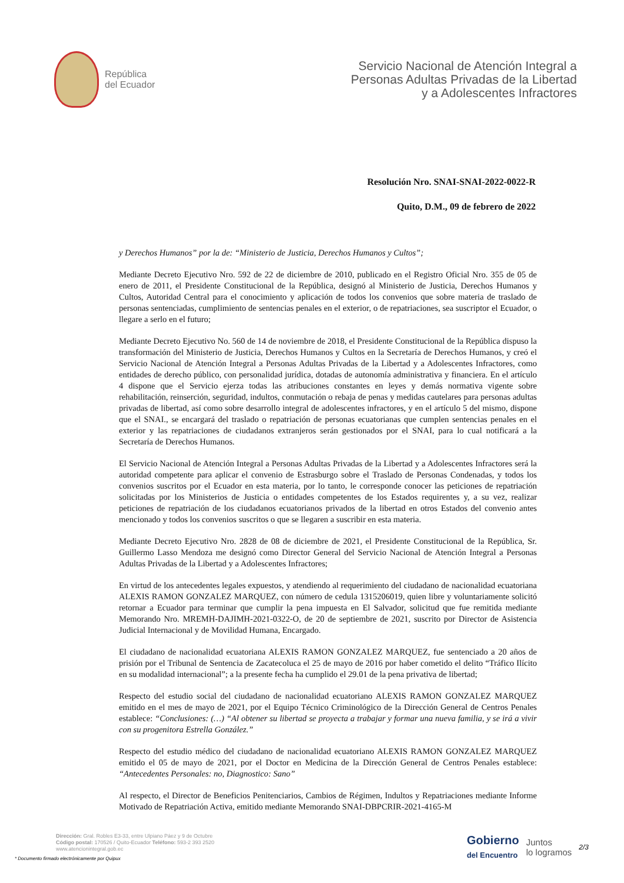República
del Ecuador
Servicio Nacional de Atención Integral a
Personas Adultas Privadas de la Libertad
y a Adolescentes Infractores
Resolución Nro. SNAI-SNAI-2022-0022-R
Quito, D.M., 09 de febrero de 2022
y Derechos Humanos” por la de: “Ministerio de Justicia, Derechos Humanos y Cultos”;
Mediante Decreto Ejecutivo Nro. 592 de 22 de diciembre de 2010, publicado en el Registro Oficial Nro. 355 de 05 de enero de 2011, el Presidente Constitucional de la República, designó al Ministerio de Justicia, Derechos Humanos y Cultos, Autoridad Central para el conocimiento y aplicación de todos los convenios que sobre materia de traslado de personas sentenciadas, cumplimiento de sentencias penales en el exterior, o de repatriaciones, sea suscriptor el Ecuador, o llegare a serlo en el futuro;
Mediante Decreto Ejecutivo No. 560 de 14 de noviembre de 2018, el Presidente Constitucional de la República dispuso la transformación del Ministerio de Justicia, Derechos Humanos y Cultos en la Secretaría de Derechos Humanos, y creó el Servicio Nacional de Atención Integral a Personas Adultas Privadas de la Libertad y a Adolescentes Infractores, como entidades de derecho público, con personalidad jurídica, dotadas de autonomía administrativa y financiera. En el artículo 4 dispone que el Servicio ejerza todas las atribuciones constantes en leyes y demás normativa vigente sobre rehabilitación, reinserción, seguridad, indultos, conmutación o rebaja de penas y medidas cautelares para personas adultas privadas de libertad, así como sobre desarrollo integral de adolescentes infractores, y en el artículo 5 del mismo, dispone que el SNAI., se encargará del traslado o repatriación de personas ecuatorianas que cumplen sentencias penales en el exterior y las repatriaciones de ciudadanos extranjeros serán gestionados por el SNAI, para lo cual notificará a la Secretaría de Derechos Humanos.
El Servicio Nacional de Atención Integral a Personas Adultas Privadas de la Libertad y a Adolescentes Infractores será la autoridad competente para aplicar el convenio de Estrasburgo sobre el Traslado de Personas Condenadas, y todos los convenios suscritos por el Ecuador en esta materia, por lo tanto, le corresponde conocer las peticiones de repatriación solicitadas por los Ministerios de Justicia o entidades competentes de los Estados requirentes y, a su vez, realizar peticiones de repatriación de los ciudadanos ecuatorianos privados de la libertad en otros Estados del convenio antes mencionado y todos los convenios suscritos o que se llegaren a suscribir en esta materia.
Mediante Decreto Ejecutivo Nro. 2828 de 08 de diciembre de 2021, el Presidente Constitucional de la República, Sr. Guillermo Lasso Mendoza me designó como Director General del Servicio Nacional de Atención Integral a Personas Adultas Privadas de la Libertad y a Adolescentes Infractores;
En virtud de los antecedentes legales expuestos, y atendiendo al requerimiento del ciudadano de nacionalidad ecuatoriana ALEXIS RAMON GONZALEZ MARQUEZ, con número de cedula 1315206019, quien libre y voluntariamente solicitó retornar a Ecuador para terminar que cumplir la pena impuesta en El Salvador, solicitud que fue remitida mediante Memorando Nro. MREMH-DAJIMH-2021-0322-O, de 20 de septiembre de 2021, suscrito por Director de Asistencia Judicial Internacional y de Movilidad Humana, Encargado.
El ciudadano de nacionalidad ecuatoriana ALEXIS RAMON GONZALEZ MARQUEZ, fue sentenciado a 20 años de prisión por el Tribunal de Sentencia de Zacatecoluca el 25 de mayo de 2016 por haber cometido el delito “Tráfico Ilícito en su modalidad internacional”; a la presente fecha ha cumplido el 29.01 de la pena privativa de libertad;
Respecto del estudio social del ciudadano de nacionalidad ecuatoriano ALEXIS RAMON GONZALEZ MARQUEZ emitido en el mes de mayo de 2021, por el Equipo Técnico Criminológico de la Dirección General de Centros Penales establece: “Conclusiones: (…) “Al obtener su libertad se proyecta a trabajar y formar una nueva familia, y se irá a vivir con su progenitora Estrella González.”
Respecto del estudio médico del ciudadano de nacionalidad ecuatoriano ALEXIS RAMON GONZALEZ MARQUEZ emitido el 05 de mayo de 2021, por el Doctor en Medicina de la Dirección General de Centros Penales establece: “Antecedentes Personales: no, Diagnostico: Sano”
Al respecto, el Director de Beneficios Penitenciarios, Cambios de Régimen, Indultos y Repatriaciones mediante Informe Motivado de Repatriación Activa, emitido mediante Memorando SNAI-DBPCRIR-2021-4165-M
Dirección: Gral. Robles E3-33, entre Ulpiano Páez y 9 de Octubre
Código postal: 170526 / Quito-Ecuador Teléfono: 593-2 393 2520
www.atencionintegral.gob.ec
* Documento firmado electrónicamente por Quipux
Gobierno
del Encuentro
Juntos
lo logramos
2/3